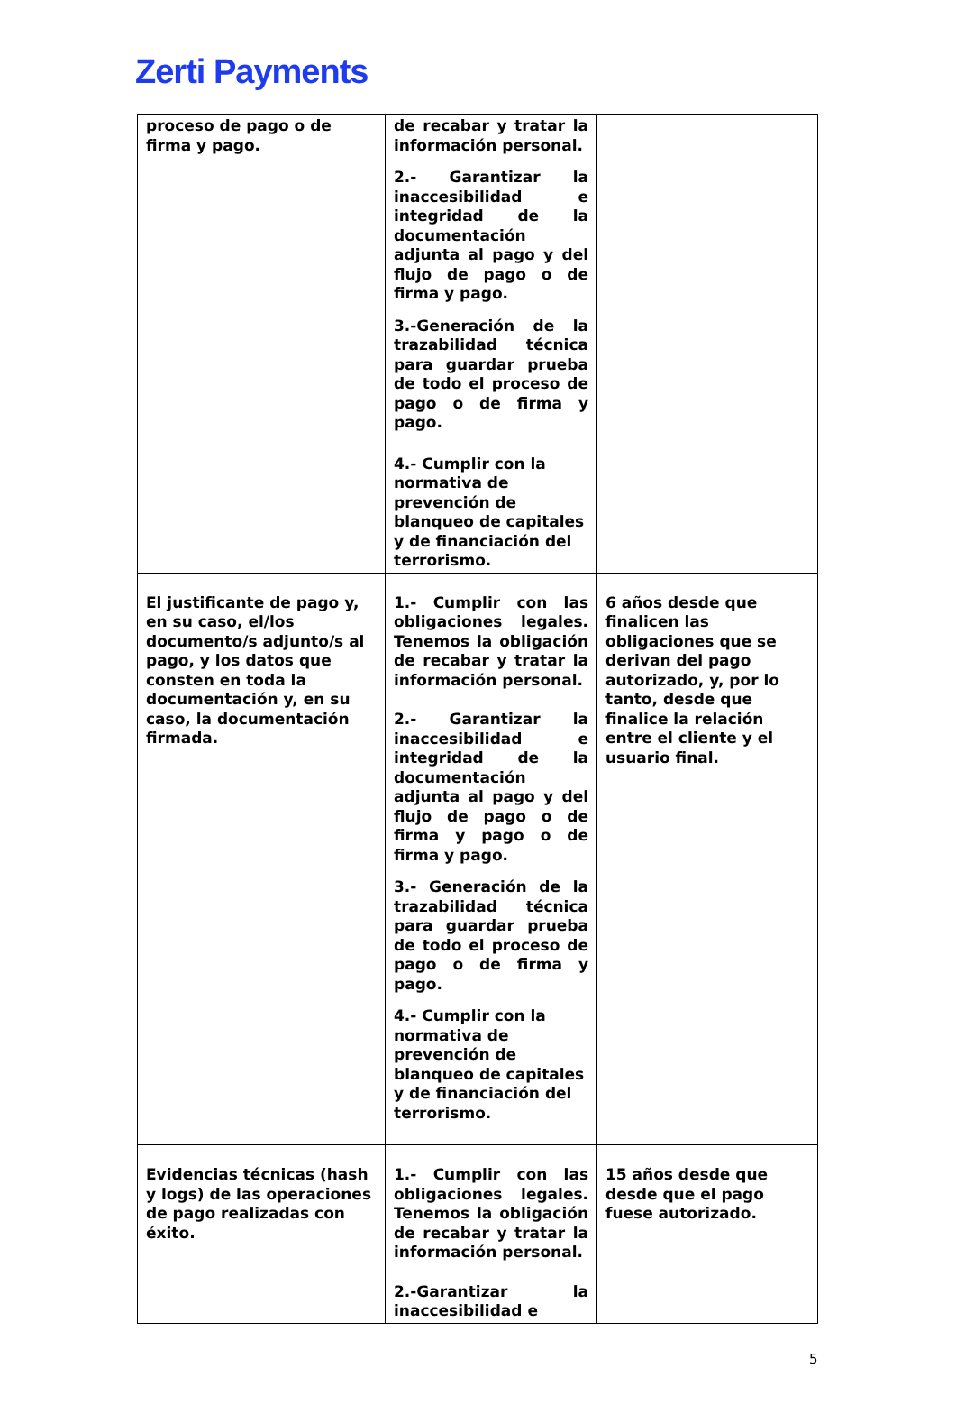Zerti Payments
| proceso de pago o de firma y pago. | de recabar y tratar la información personal. 2.- Garantizar la inaccesibilidad e integridad de la documentación adjunta al pago y del flujo de pago o de firma y pago. 3.-Generación de la trazabilidad técnica para guardar prueba de todo el proceso de pago o de firma y pago. 4.- Cumplir con la normativa de prevención de blanqueo de capitales y de financiación del terrorismo. | |
| El justificante de pago y, en su caso, el/los documento/s adjunto/s al pago, y los datos que consten en toda la documentación y, en su caso, la documentación firmada. | 1.- Cumplir con las obligaciones legales. Tenemos la obligación de recabar y tratar la información personal. 2.- Garantizar la inaccesibilidad e integridad de la documentación adjunta al pago y del flujo de pago o de firma y pago o de firma y pago. 3.- Generación de la trazabilidad técnica para guardar prueba de todo el proceso de pago o de firma y pago. 4.- Cumplir con la normativa de prevención de blanqueo de capitales y de financiación del terrorismo. | 6 años desde que finalicen las obligaciones que se derivan del pago autorizado, y, por lo tanto, desde que finalice la relación entre el cliente y el usuario final. |
| Evidencias técnicas (hash y logs) de las operaciones de pago realizadas con éxito. | 1.- Cumplir con las obligaciones legales. Tenemos la obligación de recabar y tratar la información personal. 2.-Garantizar la inaccesibilidad e | 15 años desde que desde que el pago fuese autorizado. |
5